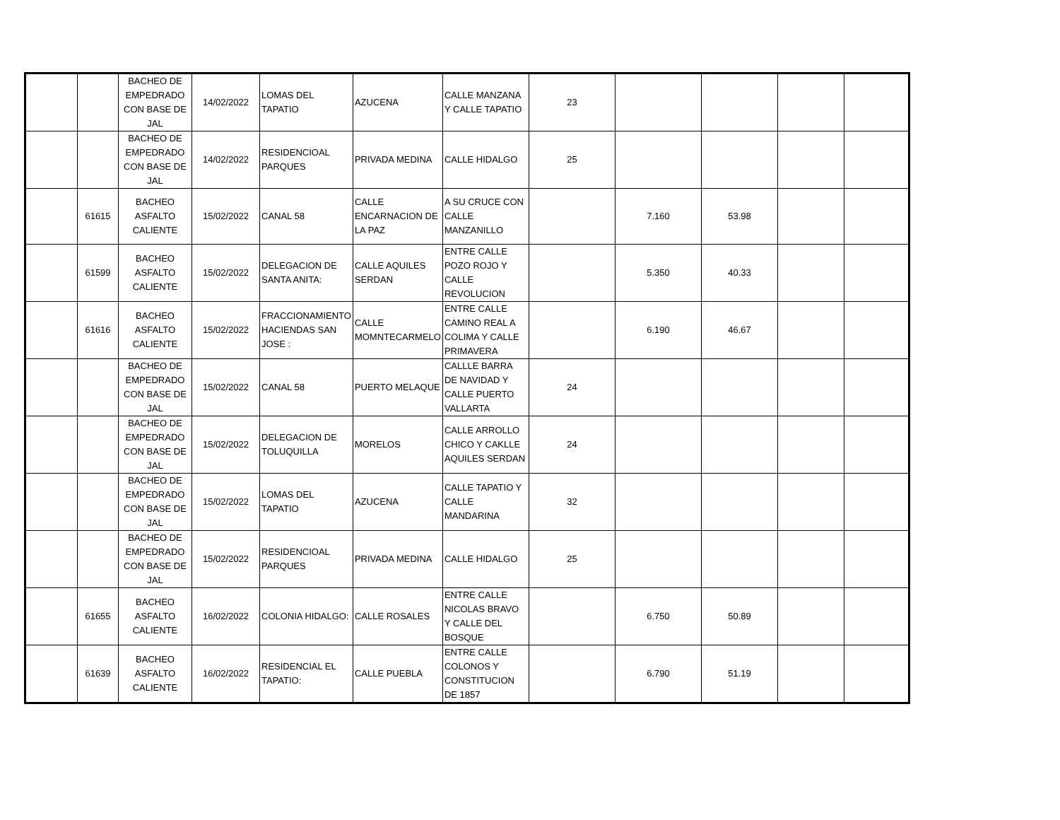| | | BACHEO DE EMPEDRADO CON BASE DE JAL | 14/02/2022 | LOMAS DEL TAPATIO | AZUCENA | CALLE MANZANA Y CALLE TAPATIO | 23 | | | | |
| | | BACHEO DE EMPEDRADO CON BASE DE JAL | 14/02/2022 | RESIDENCIOAL PARQUES | PRIVADA MEDINA | CALLE HIDALGO | 25 | | | | |
| | 61615 | BACHEO ASFALTO CALIENTE | 15/02/2022 | CANAL 58 | CALLE ENCARNACION DE LA PAZ | A SU CRUCE CON CALLE MANZANILLO | | 7.160 | 53.98 | | |
| | 61599 | BACHEO ASFALTO CALIENTE | 15/02/2022 | DELEGACION DE SANTA ANITA: | CALLE AQUILES SERDAN | ENTRE CALLE POZO ROJO Y CALLE REVOLUCION | | 5.350 | 40.33 | | |
| | 61616 | BACHEO ASFALTO CALIENTE | 15/02/2022 | FRACCIONAMIENTO HACIENDAS SAN JOSE : | CALLE MOMNTECARMELO | ENTRE CALLE CAMINO REAL A COLIMA Y CALLE PRIMAVERA | | 6.190 | 46.67 | | |
| | | BACHEO DE EMPEDRADO CON BASE DE JAL | 15/02/2022 | CANAL 58 | PUERTO MELAQUE | CALLLE BARRA DE NAVIDAD Y CALLE PUERTO VALLARTA | 24 | | | | |
| | | BACHEO DE EMPEDRADO CON BASE DE JAL | 15/02/2022 | DELEGACION DE TOLUQUILLA | MORELOS | CALLE ARROLLO CHICO Y CAKLLE AQUILES SERDAN | 24 | | | | |
| | | BACHEO DE EMPEDRADO CON BASE DE JAL | 15/02/2022 | LOMAS DEL TAPATIO | AZUCENA | CALLE TAPATIO Y CALLE MANDARINA | 32 | | | | |
| | | BACHEO DE EMPEDRADO CON BASE DE JAL | 15/02/2022 | RESIDENCIOAL PARQUES | PRIVADA MEDINA | CALLE HIDALGO | 25 | | | | |
| | 61655 | BACHEO ASFALTO CALIENTE | 16/02/2022 | COLONIA HIDALGO: | CALLE ROSALES | ENTRE CALLE NICOLAS BRAVO Y CALLE DEL BOSQUE | | 6.750 | 50.89 | | |
| | 61639 | BACHEO ASFALTO CALIENTE | 16/02/2022 | RESIDENCIAL EL TAPATIO: | CALLE PUEBLA | ENTRE CALLE COLONOS Y CONSTITUCION DE 1857 | | 6.790 | 51.19 | | |